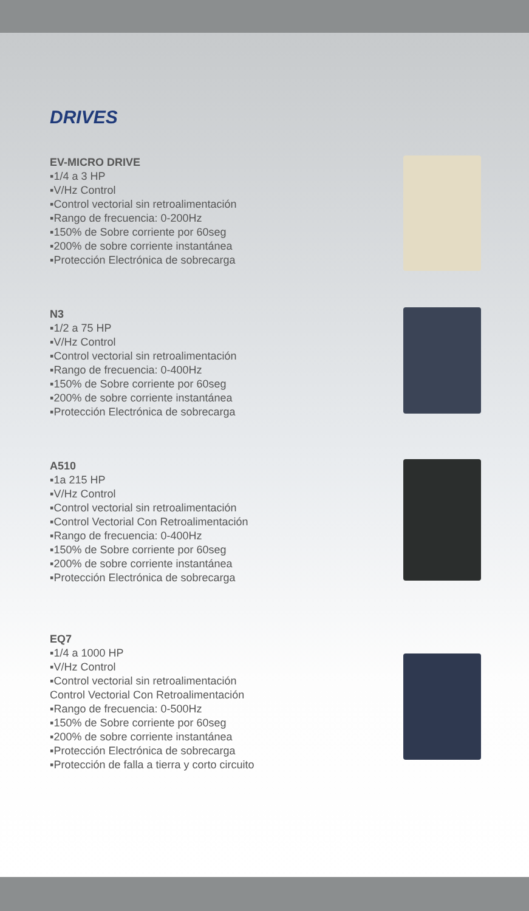DRIVES
EV-MICRO DRIVE
▪1/4 a 3 HP
▪V/Hz Control
▪Control vectorial sin retroalimentación
▪Rango de frecuencia: 0-200Hz
▪150% de Sobre corriente por 60seg
▪200% de sobre corriente instantánea
▪Protección Electrónica de sobrecarga
N3
▪1/2 a 75 HP
▪V/Hz Control
▪Control vectorial sin retroalimentación
▪Rango de frecuencia: 0-400Hz
▪150% de Sobre corriente por 60seg
▪200% de sobre corriente instantánea
▪Protección Electrónica de sobrecarga
A510
▪1a 215 HP
▪V/Hz Control
▪Control vectorial sin retroalimentación
▪Control Vectorial Con Retroalimentación
▪Rango de frecuencia: 0-400Hz
▪150% de Sobre corriente por 60seg
▪200% de sobre corriente instantánea
▪Protección Electrónica de sobrecarga
EQ7
▪1/4 a 1000 HP
▪V/Hz Control
▪Control vectorial sin retroalimentación
Control Vectorial Con Retroalimentación
▪Rango de frecuencia: 0-500Hz
▪150% de Sobre corriente por 60seg
▪200% de sobre corriente instantánea
▪Protección Electrónica de sobrecarga
▪Protección de falla a tierra y corto circuito